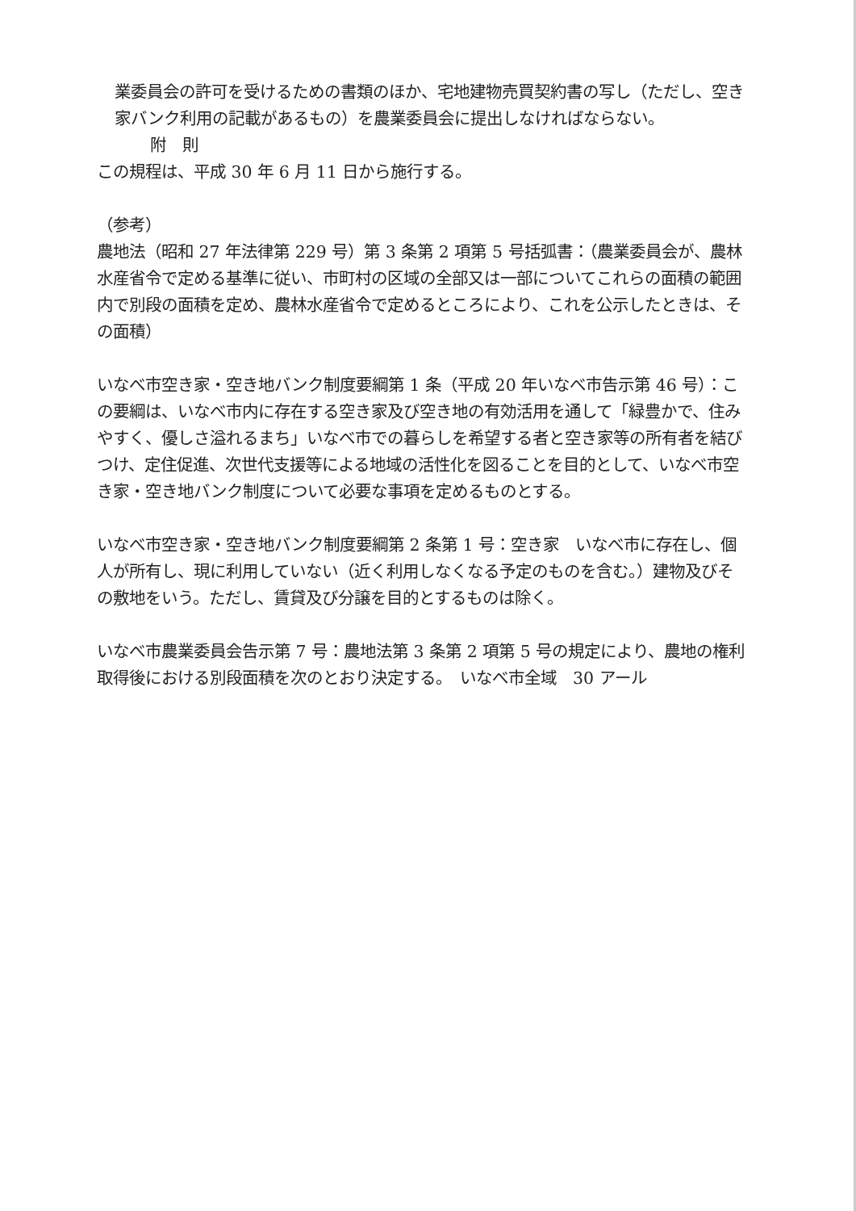業委員会の許可を受けるための書類のほか、宅地建物売買契約書の写し（ただし、空き家バンク利用の記載があるもの）を農業委員会に提出しなければならない。
附　則
この規程は、平成 30 年 6 月 11 日から施行する。
（参考）
農地法（昭和 27 年法律第 229 号）第 3 条第 2 項第 5 号括弧書：（農業委員会が、農林水産省令で定める基準に従い、市町村の区域の全部又は一部についてこれらの面積の範囲内で別段の面積を定め、農林水産省令で定めるところにより、これを公示したときは、その面積）
いなべ市空き家・空き地バンク制度要綱第 1 条（平成 20 年いなべ市告示第 46 号）：この要綱は、いなべ市内に存在する空き家及び空き地の有効活用を通して「緑豊かで、住みやすく、優しさ溢れるまち」いなべ市での暮らしを希望する者と空き家等の所有者を結びつけ、定住促進、次世代支援等による地域の活性化を図ることを目的として、いなべ市空き家・空き地バンク制度について必要な事項を定めるものとする。
いなべ市空き家・空き地バンク制度要綱第 2 条第 1 号：空き家　いなべ市に存在し、個人が所有し、現に利用していない（近く利用しなくなる予定のものを含む。）建物及びその敷地をいう。ただし、賃貸及び分譲を目的とするものは除く。
いなべ市農業委員会告示第 7 号：農地法第 3 条第 2 項第 5 号の規定により、農地の権利取得後における別段面積を次のとおり決定する。　いなべ市全域　30 アール